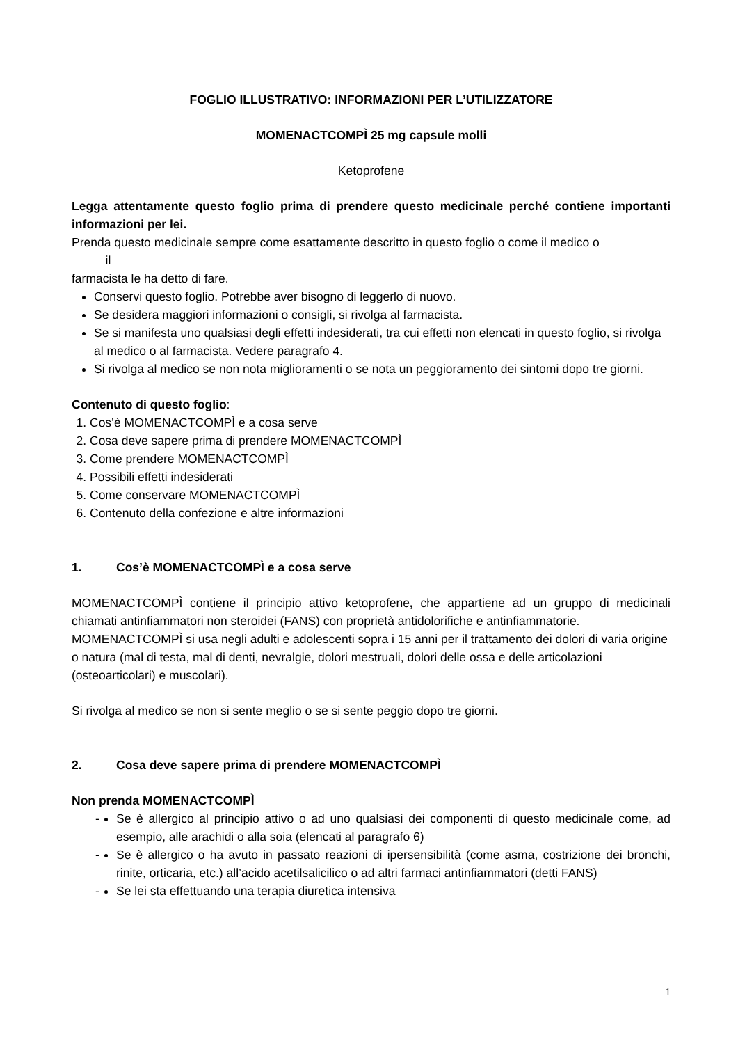FOGLIO ILLUSTRATIVO: INFORMAZIONI PER L’UTILIZZATORE
MOMENACTCOMPÌ 25 mg capsule molli
Ketoprofene
Legga attentamente questo foglio prima di prendere questo medicinale perché contiene importanti informazioni per lei.
Prenda questo medicinale sempre come esattamente descritto in questo foglio o come il medico o
il
farmacista le ha detto di fare.
Conservi questo foglio. Potrebbe aver bisogno di leggerlo di nuovo.
Se desidera maggiori informazioni o consigli, si rivolga al farmacista.
Se si manifesta uno qualsiasi degli effetti indesiderati, tra cui effetti non elencati in questo foglio, si rivolga al medico o al farmacista. Vedere paragrafo 4.
Si rivolga al medico se non nota miglioramenti o se nota un peggioramento dei sintomi dopo tre giorni.
Contenuto di questo foglio:
1. Cos’è MOMENACTCOMPÌ e a cosa serve
2. Cosa deve sapere prima di prendere MOMENACTCOMPÌ
3. Come prendere MOMENACTCOMPÌ
4. Possibili effetti indesiderati
5. Come conservare MOMENACTCOMPÌ
6. Contenuto della confezione e altre informazioni
1. Cos’è MOMENACTCOMPÌ e a cosa serve
MOMENACTCOMPÌ contiene il principio attivo ketoprofene, che appartiene ad un gruppo di medicinali chiamati antinfiammatori non steroidei (FANS) con proprietà antidolorifiche e antinfiammatorie.
MOMENACTCOMPÌ si usa negli adulti e adolescenti sopra i 15 anni per il trattamento dei dolori di varia origine o natura (mal di testa, mal di denti, nevralgie, dolori mestruali, dolori delle ossa e delle articolazioni (osteoarticolari) e muscolari).
Si rivolga al medico se non si sente meglio o se si sente peggio dopo tre giorni.
2. Cosa deve sapere prima di prendere MOMENACTCOMPÌ
Non prenda MOMENACTCOMPÌ
- Se è allergico al principio attivo o ad uno qualsiasi dei componenti di questo medicinale come, ad esempio, alle arachidi o alla soia (elencati al paragrafo 6)
- Se è allergico o ha avuto in passato reazioni di ipersensibilità (come asma, costrizione dei bronchi, rinite, orticaria, etc.) all’acido acetilsalicilico o ad altri farmaci antinfiammatori (detti FANS)
- Se lei sta effettuando una terapia diuretica intensiva
1